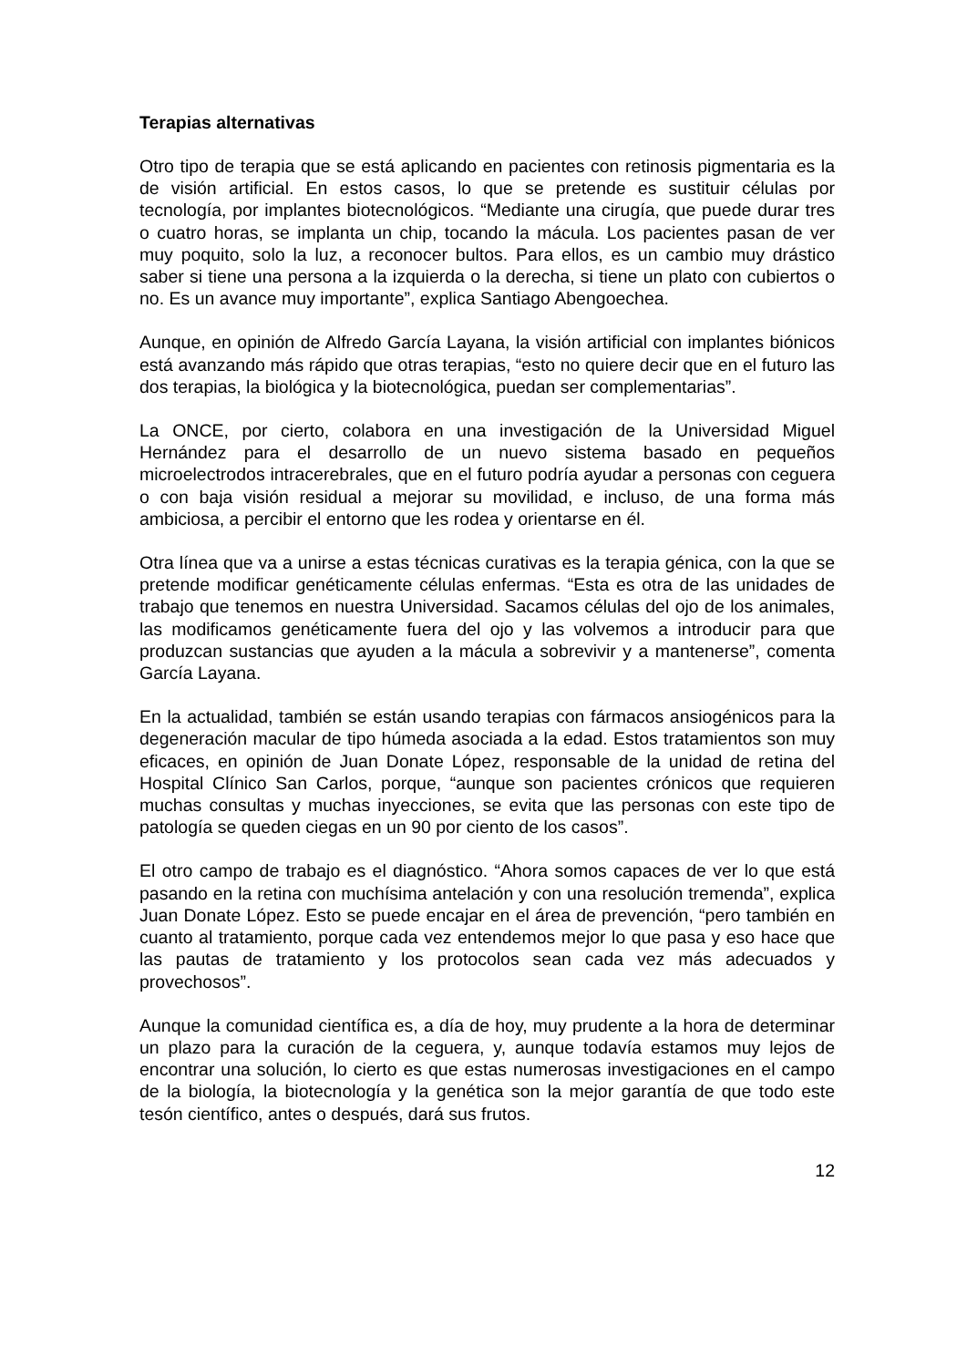Terapias alternativas
Otro tipo de terapia que se está aplicando en pacientes con retinosis pigmentaria es la de visión artificial. En estos casos, lo que se pretende es sustituir células por tecnología, por implantes biotecnológicos. “Mediante una cirugía, que puede durar tres o cuatro horas, se implanta un chip, tocando la mácula. Los pacientes pasan de ver muy poquito, solo la luz, a reconocer bultos. Para ellos, es un cambio muy drástico saber si tiene una persona a la izquierda o la derecha, si tiene un plato con cubiertos o no. Es un avance muy importante”, explica Santiago Abengoechea.
Aunque, en opinión de Alfredo García Layana, la visión artificial con implantes biónicos está avanzando más rápido que otras terapias, “esto no quiere decir que en el futuro las dos terapias, la biológica y la biotecnológica, puedan ser complementarias”.
La ONCE, por cierto, colabora en una investigación de la Universidad Miguel Hernández para el desarrollo de un nuevo sistema basado en pequeños microelectrodos intracerebrales, que en el futuro podría ayudar a personas con ceguera o con baja visión residual a mejorar su movilidad, e incluso, de una forma más ambiciosa, a percibir el entorno que les rodea y orientarse en él.
Otra línea que va a unirse a estas técnicas curativas es la terapia génica, con la que se pretende modificar genéticamente células enfermas. “Esta es otra de las unidades de trabajo que tenemos en nuestra Universidad. Sacamos células del ojo de los animales, las modificamos genéticamente fuera del ojo y las volvemos a introducir para que produzcan sustancias que ayuden a la mácula a sobrevivir y a mantenerse”, comenta García Layana.
En la actualidad, también se están usando terapias con fármacos ansiogénicos para la degeneración macular de tipo húmeda asociada a la edad. Estos tratamientos son muy eficaces, en opinión de Juan Donate López, responsable de la unidad de retina del Hospital Clínico San Carlos, porque, “aunque son pacientes crónicos que requieren muchas consultas y muchas inyecciones, se evita que las personas con este tipo de patología se queden ciegas en un 90 por ciento de los casos”.
El otro campo de trabajo es el diagnóstico. “Ahora somos capaces de ver lo que está pasando en la retina con muchísima antelación y con una resolución tremenda”, explica Juan Donate López. Esto se puede encajar en el área de prevención, “pero también en cuanto al tratamiento, porque cada vez entendemos mejor lo que pasa y eso hace que las pautas de tratamiento y los protocolos sean cada vez más adecuados y provechosos”.
Aunque la comunidad científica es, a día de hoy, muy prudente a la hora de determinar un plazo para la curación de la ceguera, y, aunque todavía estamos muy lejos de encontrar una solución, lo cierto es que estas numerosas investigaciones en el campo de la biología, la biotecnología y la genética son la mejor garantía de que todo este tesón científico, antes o después, dará sus frutos.
12